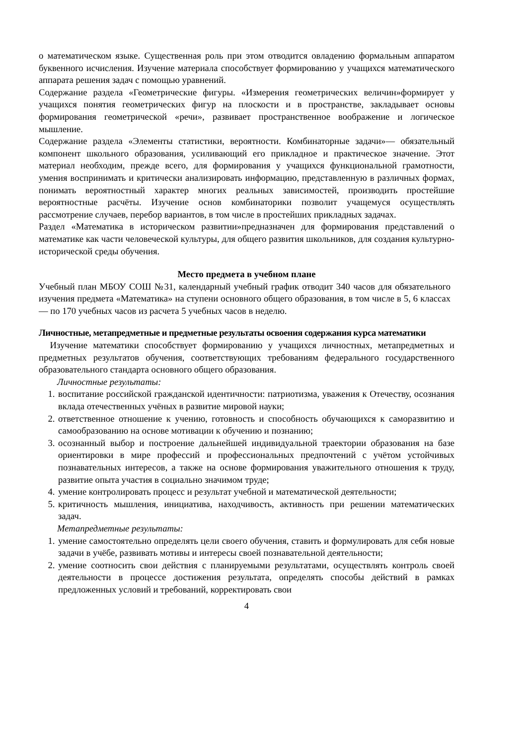о математическом языке. Существенная роль при этом отводится овладению формальным аппаратом буквенного исчисления. Изучение материала способствует формированию у учащихся математического аппарата решения задач с помощью уравнений.
Содержание раздела «Геометрические фигуры. «Измерения геометрических величин»формирует у учащихся понятия геометрических фигур на плоскости и в пространстве, закладывает основы формирования геометрической «речи», развивает пространственное воображение и логическое мышление.
Содержание раздела «Элементы статистики, вероятности. Комбинаторные задачи»— обязательный компонент школьного образования, усиливающий его прикладное и практическое значение. Этот материал необходим, прежде всего, для формирования у учащихся функциональной грамотности, умения воспринимать и критически анализировать информацию, представленную в различных формах, понимать вероятностный характер многих реальных зависимостей, производить простейшие вероятностные расчёты. Изучение основ комбинаторики позволит учащемуся осуществлять рассмотрение случаев, перебор вариантов, в том числе в простейших прикладных задачах.
Раздел «Математика в историческом развитии»предназначен для формирования представлений о математике как части человеческой культуры, для общего развития школьников, для создания культурно-исторической среды обучения.
Место предмета в учебном плане
Учебный план МБОУ СОШ №31, календарный учебный график отводит 340 часов для обязательного изучения предмета «Математика» на ступени основного общего образования, в том числе в 5, 6 классах — по 170 учебных часов из расчета 5 учебных часов в неделю.
Личностные, метапредметные и предметные результаты освоения содержания курса математики
Изучение математики способствует формированию у учащихся личностных, метапредметных и предметных результатов обучения, соответствующих требованиям федерального государственного образовательного стандарта основного общего образования.
Личностные результаты:
1. воспитание российской гражданской идентичности: патриотизма, уважения к Отечеству, осознания вклада отечественных учёных в развитие мировой науки;
2. ответственное отношение к учению, готовность и способность обучающихся к саморазвитию и самообразованию на основе мотивации к обучению и познанию;
3. осознанный выбор и построение дальнейшей индивидуальной траектории образования на базе ориентировки в мире профессий и профессиональных предпочтений с учётом устойчивых познавательных интересов, а также на основе формирования уважительного отношения к труду, развитие опыта участия в социально значимом труде;
4. умение контролировать процесс и результат учебной и математической деятельности;
5. критичность мышления, инициатива, находчивость, активность при решении математических задач.
Метапредметные результаты:
1. умение самостоятельно определять цели своего обучения, ставить и формулировать для себя новые задачи в учёбе, развивать мотивы и интересы своей познавательной деятельности;
2. умение соотносить свои действия с планируемыми результатами, осуществлять контроль своей деятельности в процессе достижения результата, определять способы действий в рамках предложенных условий и требований, корректировать свои
4